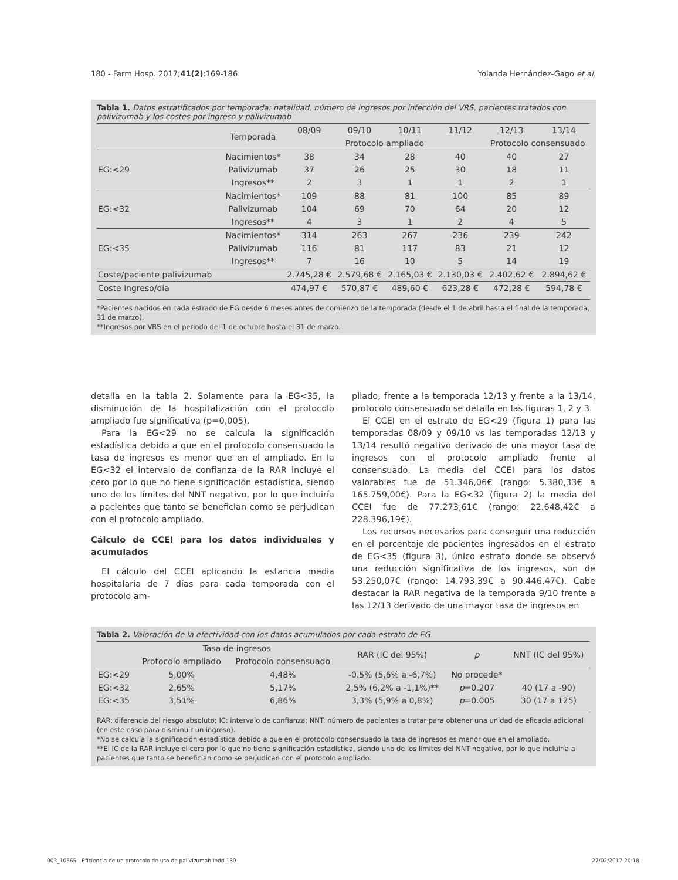180 - Farm Hosp. 2017;41(2):169-186 Yolanda Hernández-Gago et al.
Tabla 1. Datos estratificados por temporada: natalidad, número de ingresos por infección del VRS, pacientes tratados con palivizumab y los costes por ingreso y palivizumab
| | Temporada | 08/09 | 09/10 | 10/11 | 11/12 | 12/13 | 13/14 |
| --- | --- | --- | --- | --- | --- | --- | --- |
| | | Protocolo ampliado | | | | Protocolo consensuado | |
| EG:<29 | Nacimientos* | 38 | 34 | 28 | 40 | 40 | 27 |
| | Palivizumab | 37 | 26 | 25 | 30 | 18 | 11 |
| | Ingresos** | 2 | 3 | 1 | 1 | 2 | 1 |
| EG:<32 | Nacimientos* | 109 | 88 | 81 | 100 | 85 | 89 |
| | Palivizumab | 104 | 69 | 70 | 64 | 20 | 12 |
| | Ingresos** | 4 | 3 | 1 | 2 | 4 | 5 |
| EG:<35 | Nacimientos* | 314 | 263 | 267 | 236 | 239 | 242 |
| | Palivizumab | 116 | 81 | 117 | 83 | 21 | 12 |
| | Ingresos** | 7 | 16 | 10 | 5 | 14 | 19 |
| Coste/paciente palivizumab | | 2.745,28 € | 2.579,68 € | 2.165,03 € | 2.130,03 € | 2.402,62 € | 2.894,62 € |
| Coste ingreso/día | | 474,97 € | 570,87 € | 489,60 € | 623,28 € | 472,28 € | 594,78 € |
*Pacientes nacidos en cada estrado de EG desde 6 meses antes de comienzo de la temporada (desde el 1 de abril hasta el final de la temporada, 31 de marzo).
**Ingresos por VRS en el periodo del 1 de octubre hasta el 31 de marzo.
detalla en la tabla 2. Solamente para la EG<35, la disminución de la hospitalización con el protocolo ampliado fue significativa (p=0,005).
Para la EG<29 no se calcula la significación estadística debido a que en el protocolo consensuado la tasa de ingresos es menor que en el ampliado. En la EG<32 el intervalo de confianza de la RAR incluye el cero por lo que no tiene significación estadística, siendo uno de los límites del NNT negativo, por lo que incluiría a pacientes que tanto se benefician como se perjudican con el protocolo ampliado.
Cálculo de CCEI para los datos individuales y acumulados
El cálculo del CCEI aplicando la estancia media hospitalaria de 7 días para cada temporada con el protocolo am-
pliado, frente a la temporada 12/13 y frente a la 13/14, protocolo consensuado se detalla en las figuras 1, 2 y 3.
El CCEI en el estrato de EG<29 (figura 1) para las temporadas 08/09 y 09/10 vs las temporadas 12/13 y 13/14 resultó negativo derivado de una mayor tasa de ingresos con el protocolo ampliado frente al consensuado. La media del CCEI para los datos valorables fue de 51.346,06€ (rango: 5.380,33€ a 165.759,00€). Para la EG<32 (figura 2) la media del CCEI fue de 77.273,61€ (rango: 22.648,42€ a 228.396,19€).
Los recursos necesarios para conseguir una reducción en el porcentaje de pacientes ingresados en el estrato de EG<35 (figura 3), único estrato donde se observó una reducción significativa de los ingresos, son de 53.250,07€ (rango: 14.793,39€ a 90.446,47€). Cabe destacar la RAR negativa de la temporada 9/10 frente a las 12/13 derivado de una mayor tasa de ingresos en
Tabla 2. Valoración de la efectividad con los datos acumulados por cada estrato de EG
| | Tasa de ingresos | | RAR (IC del 95%) | p | NNT (IC del 95%) |
| --- | --- | --- | --- | --- | --- |
| | Protocolo ampliado | Protocolo consensuado | | | |
| EG:<29 | 5,00% | 4,48% | -0.5% (5,6% a -6,7%) | No procede* | |
| EG:<32 | 2,65% | 5,17% | 2,5% (6,2% a -1,1%)** | p =0.207 | 40 (17 a -90) |
| EG:<35 | 3,51% | 6,86% | 3,3% (5,9% a 0,8%) | p =0.005 | 30 (17 a 125) |
RAR: diferencia del riesgo absoluto; IC: intervalo de confianza; NNT: número de pacientes a tratar para obtener una unidad de eficacia adicional (en este caso para disminuir un ingreso).
*No se calcula la significación estadística debido a que en el protocolo consensuado la tasa de ingresos es menor que en el ampliado.
**El IC de la RAR incluye el cero por lo que no tiene significación estadística, siendo uno de los límites del NNT negativo, por lo que incluiría a pacientes que tanto se benefician como se perjudican con el protocolo ampliado.
003_10565 - Eficiencia de un protocolo de uso de palivizumab.indd 180 27/02/2017 20:18